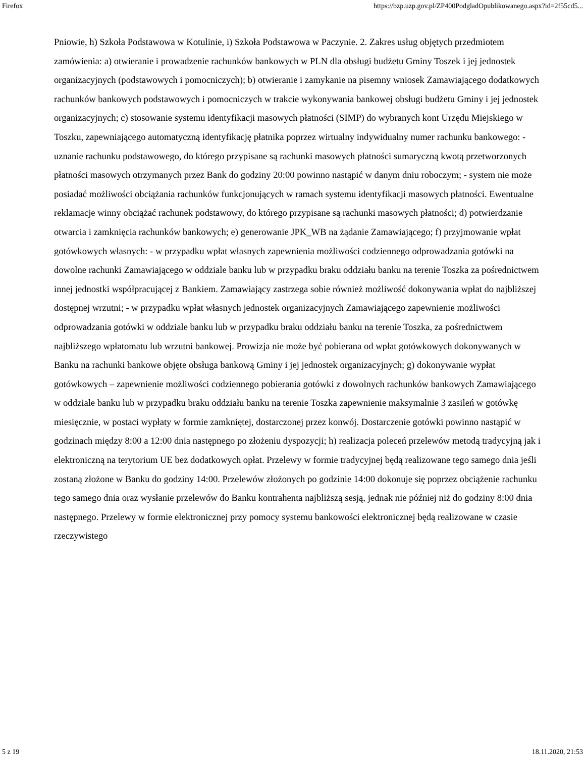Firefox https://bzp.uzp.gov.pl/ZP400PodgladOpublikowanego.aspx?id=2f55cd5...
Pniowie, h) Szkoła Podstawowa w Kotulinie, i) Szkoła Podstawowa w Paczynie. 2. Zakres usług objętych przedmiotem zamówienia: a) otwieranie i prowadzenie rachunków bankowych w PLN dla obsługi budżetu Gminy Toszek i jej jednostek organizacyjnych (podstawowych i pomocniczych); b) otwieranie i zamykanie na pisemny wniosek Zamawiającego dodatkowych rachunków bankowych podstawowych i pomocniczych w trakcie wykonywania bankowej obsługi budżetu Gminy i jej jednostek organizacyjnych; c) stosowanie systemu identyfikacji masowych płatności (SIMP) do wybranych kont Urzędu Miejskiego w Toszku, zapewniającego automatyczną identyfikację płatnika poprzez wirtualny indywidualny numer rachunku bankowego: - uznanie rachunku podstawowego, do którego przypisane są rachunki masowych płatności sumaryczną kwotą przetworzonych płatności masowych otrzymanych przez Bank do godziny 20:00 powinno nastąpić w danym dniu roboczym; - system nie może posiadać możliwości obciążania rachunków funkcjonujących w ramach systemu identyfikacji masowych płatności. Ewentualne reklamacje winny obciążać rachunek podstawowy, do którego przypisane są rachunki masowych płatności; d) potwierdzanie otwarcia i zamknięcia rachunków bankowych; e) generowanie JPK_WB na żądanie Zamawiającego; f) przyjmowanie wpłat gotówkowych własnych: - w przypadku wpłat własnych zapewnienia możliwości codziennego odprowadzania gotówki na dowolne rachunki Zamawiającego w oddziale banku lub w przypadku braku oddziału banku na terenie Toszka za pośrednictwem innej jednostki współpracującej z Bankiem. Zamawiający zastrzega sobie również możliwość dokonywania wpłat do najbliższej dostępnej wrzutni; - w przypadku wpłat własnych jednostek organizacyjnych Zamawiającego zapewnienie możliwości odprowadzania gotówki w oddziale banku lub w przypadku braku oddziału banku na terenie Toszka, za pośrednictwem najbliższego wpłatomatu lub wrzutni bankowej. Prowizja nie może być pobierana od wpłat gotówkowych dokonywanych w Banku na rachunki bankowe objęte obsługa bankową Gminy i jej jednostek organizacyjnych; g) dokonywanie wypłat gotówkowych – zapewnienie możliwości codziennego pobierania gotówki z dowolnych rachunków bankowych Zamawiającego w oddziale banku lub w przypadku braku oddziału banku na terenie Toszka zapewnienie maksymalnie 3 zasileń w gotówkę miesięcznie, w postaci wypłaty w formie zamkniętej, dostarczonej przez konwój. Dostarczenie gotówki powinno nastąpić w godzinach między 8:00 a 12:00 dnia następnego po złożeniu dyspozycji; h) realizacja poleceń przelewów metodą tradycyjną jak i elektroniczną na terytorium UE bez dodatkowych opłat. Przelewy w formie tradycyjnej będą realizowane tego samego dnia jeśli zostaną złożone w Banku do godziny 14:00. Przelewów złożonych po godzinie 14:00 dokonuje się poprzez obciążenie rachunku tego samego dnia oraz wysłanie przelewów do Banku kontrahenta najbliższą sesją, jednak nie później niż do godziny 8:00 dnia następnego. Przelewy w formie elektronicznej przy pomocy systemu bankowości elektronicznej będą realizowane w czasie rzeczywistego
5 z 19 18.11.2020, 21:53